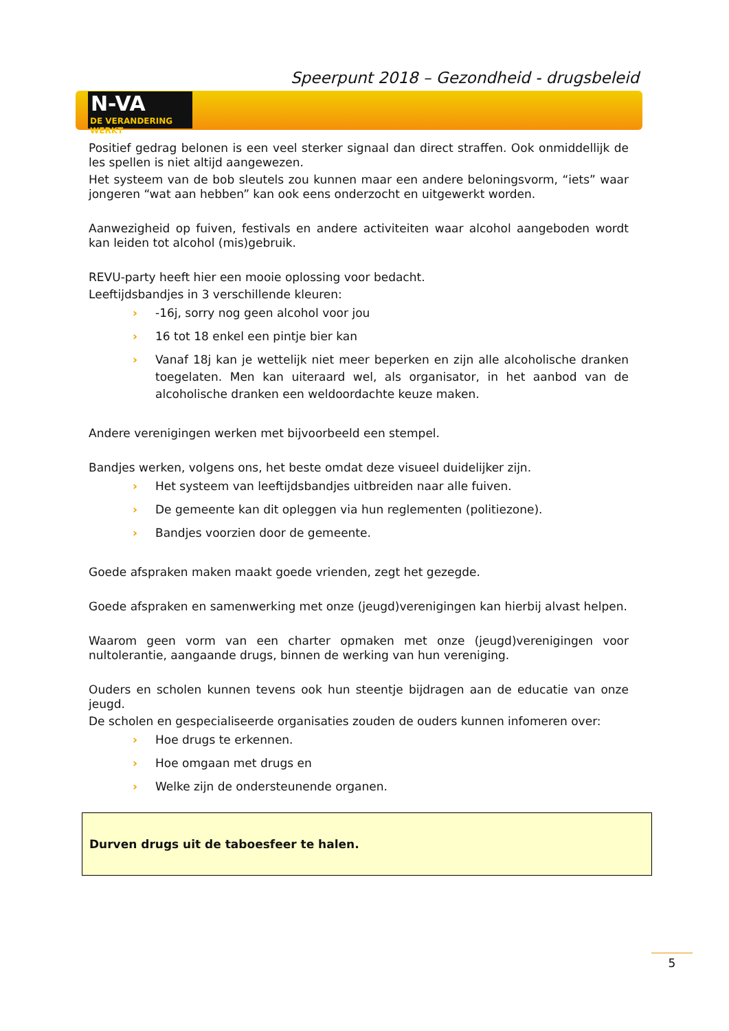Speerpunt 2018 – Gezondheid - drugsbeleid
N-VA
DE VERANDERING WERKT
Positief gedrag belonen is een veel sterker signaal dan direct straffen. Ook onmiddellijk de les spellen is niet altijd aangewezen.
Het systeem van de bob sleutels zou kunnen maar een andere beloningsvorm, “iets” waar jongeren “wat aan hebben” kan ook eens onderzocht en uitgewerkt worden.
Aanwezigheid op fuiven, festivals en andere activiteiten waar alcohol aangeboden wordt kan leiden tot alcohol (mis)gebruik.
REVU-party heeft hier een mooie oplossing voor bedacht.
Leeftijdsbandjes in 3 verschillende kleuren:
› -16j, sorry nog geen alcohol voor jou
› 16 tot 18 enkel een pintje bier kan
› Vanaf 18j kan je wettelijk niet meer beperken en zijn alle alcoholische dranken toegelaten. Men kan uiteraard wel, als organisator, in het aanbod van de alcoholische dranken een weldoordachte keuze maken.
Andere verenigingen werken met bijvoorbeeld een stempel.
Bandjes werken, volgens ons, het beste omdat deze visueel duidelijker zijn.
› Het systeem van leeftijdsbandjes uitbreiden naar alle fuiven.
› De gemeente kan dit opleggen via hun reglementen (politiezone).
› Bandjes voorzien door de gemeente.
Goede afspraken maken maakt goede vrienden, zegt het gezegde.
Goede afspraken en samenwerking met onze (jeugd)verenigingen kan hierbij alvast helpen.
Waarom geen vorm van een charter opmaken met onze (jeugd)verenigingen voor nultolerantie, aangaande drugs, binnen de werking van hun vereniging.
Ouders en scholen kunnen tevens ook hun steentje bijdragen aan de educatie van onze jeugd.
De scholen en gespecialiseerde organisaties zouden de ouders kunnen infomeren over:
› Hoe drugs te erkennen.
› Hoe omgaan met drugs en
› Welke zijn de ondersteunende organen.
Durven drugs uit de taboesfeer te halen.
5